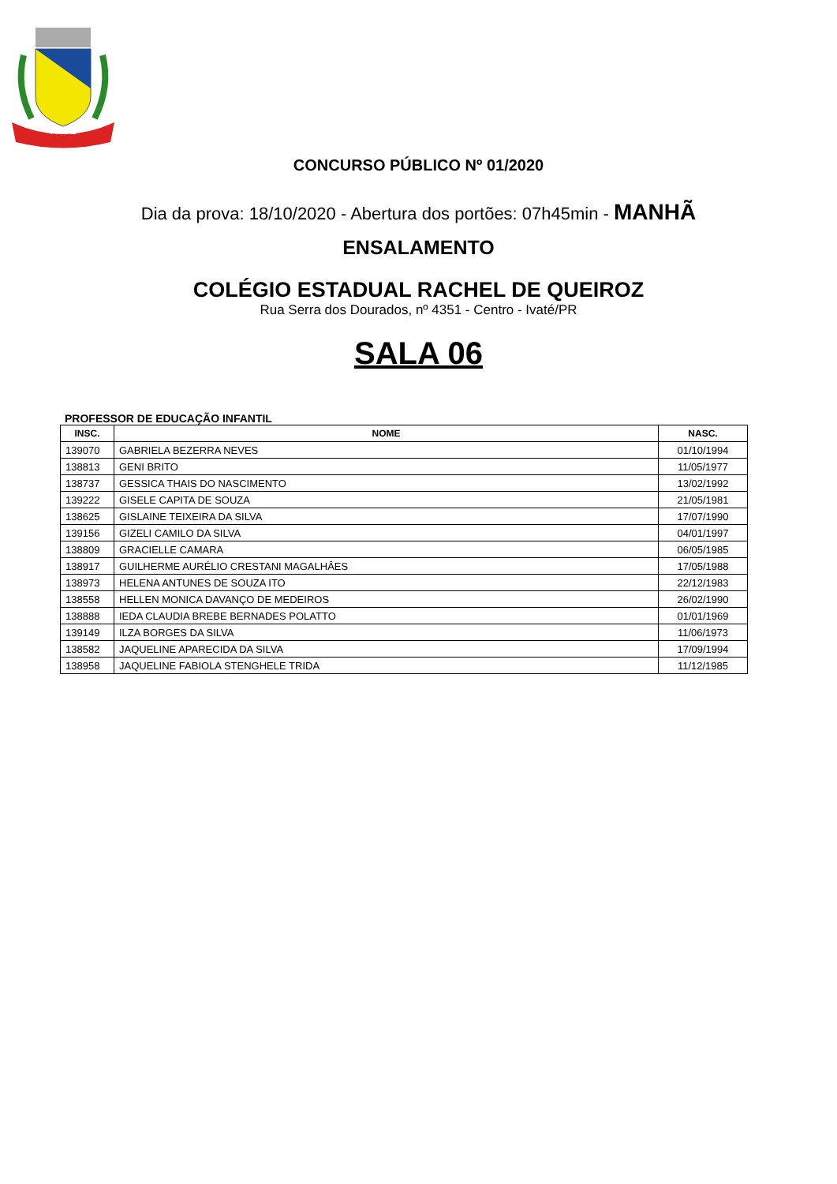IVATÉ
CONCURSO PÚBLICO Nº 01/2020
Dia da prova: 18/10/2020 - Abertura dos portões: 07h45min - MANHÃ
ENSALAMENTO
COLÉGIO ESTADUAL RACHEL DE QUEIROZ
Rua Serra dos Dourados, nº 4351 - Centro - Ivaté/PR
SALA 06
PROFESSOR DE EDUCAÇÃO INFANTIL
| INSC. | NOME | NASC. |
| --- | --- | --- |
| 139070 | GABRIELA BEZERRA NEVES | 01/10/1994 |
| 138813 | GENI BRITO | 11/05/1977 |
| 138737 | GESSICA THAIS DO NASCIMENTO | 13/02/1992 |
| 139222 | GISELE CAPITA DE SOUZA | 21/05/1981 |
| 138625 | GISLAINE TEIXEIRA DA SILVA | 17/07/1990 |
| 139156 | GIZELI CAMILO DA SILVA | 04/01/1997 |
| 138809 | GRACIELLE CAMARA | 06/05/1985 |
| 138917 | GUILHERME AURÉLIO CRESTANI MAGALHÂES | 17/05/1988 |
| 138973 | HELENA ANTUNES DE SOUZA ITO | 22/12/1983 |
| 138558 | HELLEN MONICA DAVANÇO DE MEDEIROS | 26/02/1990 |
| 138888 | IEDA CLAUDIA BREBE BERNADES POLATTO | 01/01/1969 |
| 139149 | ILZA BORGES DA SILVA | 11/06/1973 |
| 138582 | JAQUELINE APARECIDA DA SILVA | 17/09/1994 |
| 138958 | JAQUELINE FABIOLA STENGHELE TRIDA | 11/12/1985 |